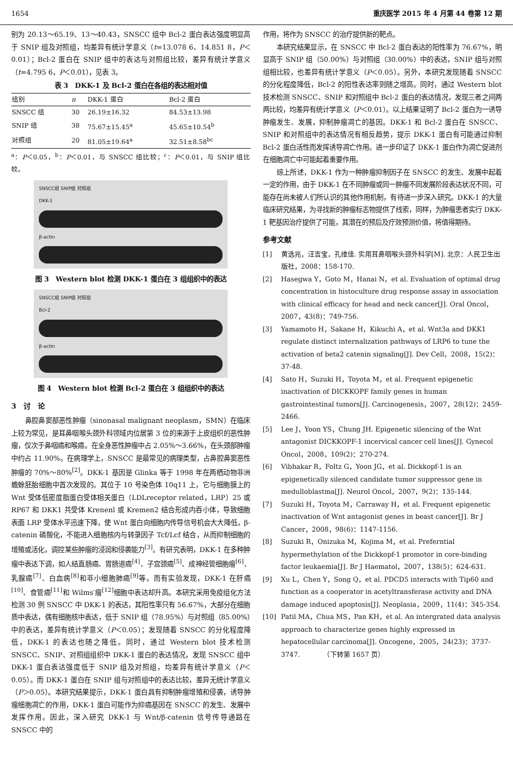1654 重庆医学 2015 年 4 月第 44 卷第 12 期
别为 20.13～65.19、13～40.43，SNSCC 组中 Bcl-2 蛋白表达强度明显高于 SNIP 组及对照组，均差异有统计学意义（t=13.078 6、14.851 8，P＜0.01）；Bcl-2 蛋白在 SNIP 组中的表达与对照组比较，差异有统计学意义（t=4.795 6，P＜0.01），见表 3。
表 3　DKK-1 及 Bcl-2 蛋白在各组的表达相对值
| 组别 | n | DKK-1 蛋白 | Bcl-2 蛋白 |
| --- | --- | --- | --- |
| SNSCC 组 | 30 | 26.19±16.32 | 84.53±13.98 |
| SNIP 组 | 38 | 75.67±15.45<sup>a</sup> | 45.65±10.54<sup>b</sup> |
| 对照组 | 20 | 81.05±19.64<sup>a</sup> | 32.51±8.58<sup>bc</sup> |
<sup>a</sup>：P＜0.05，<sup>b</sup>：P＜0.01，与 SNSCC 组比较；<sup>c</sup>：P＜0.01，与 SNIP 组比较。
SNSCC组 SNIP组 对照组
DKK-1
β-actin
图 3　Western blot 检测 DKK-1 蛋白在 3 组组织中的表达
SNSCC组 SNIP组 对照组
Bcl-2
β-actin
图 4　Western blot 检测 Bcl-2 蛋白在 3 组组织中的表达
3　讨　论
鼻腔鼻窦部恶性肿瘤（sinonasal malignant neoplasm，SMN）在临床上较为常见，是耳鼻咽喉头颈外科领域内位居第 3 位的来源于上皮组织的恶性肿瘤，仅次于鼻咽癌和喉癌。在全身恶性肿瘤中占 2.05%～3.66%，在头颈部肿瘤中约占 11.90%。在病理学上，SNSCC 是最常见的病理类型，占鼻腔鼻窦恶性肿瘤的 70%～80%<sup>[2]</sup>。DKK-1 基因是 Glinka 等于 1998 年在两栖动物非洲蟾蜍胚胎细胞中首次发现的。其位于 10 号染色体 10q11 上，它与细胞膜上的 Wnt 受体低密度脂蛋白受体相关蛋白（LDLreceptor related，LRP）25 或 RP67 和 DKK1 共受体 Krenenl 或 Kremen2 结合形成内吞小体，导致细胞表面 LRP 受体水平迅速下降，使 Wnt 蛋白向细胞内传导信号机会大大降低，β-catenin 磷酸化，不能进入细胞核内与转录因子 Tcf/Lcf 结合，从而抑制细胞的增殖或活化，调控某些肿瘤的浸润和侵袭能力<sup>[3]</sup>。有研究表明，DKK-1 在多种肿瘤中表达下调，如人结直肠癌、胃肠道癌<sup>[4]</sup>、子宫颈癌<sup>[5]</sup>、成神经管细胞瘤<sup>[6]</sup>、乳腺癌<sup>[7]</sup>、白血病<sup>[8]</sup>和非小细胞肺癌<sup>[9]</sup>等。而有实验发现，DKK-1 在肝癌<sup>[10]</sup>、食管癌<sup>[11]</sup>和 Wilms′瘤<sup>[12]</sup>细胞中表达却升高。本研究采用免疫组化方法检测 30 例 SNSCC 中 DKK-1 的表达，其阳性率只有 56.67%，大部分在细胞质中表达，偶有细胞核中表达，低于 SNIP 组（78.95%）与对照组（85.00%）中的表达，差异有统计学意义（P＜0.05）；发现随着 SNSCC 的分化程度降低，DKK-1 的表达也随之降低。同时，通过 Western blot 技术检测 SNSCC、SNIP、对照组组织中 DKK-1 蛋白的表达情况，发现 SNSCC 组中 DKK-1 蛋白表达强度低于 SNIP 组及对照组，均差异有统计学意义（P＜0.05）。而 DKK-1 蛋白在 SNIP 组与对照组中的表达比较，差异无统计学意义（P＞0.05）。本研究结果提示，DKK-1 蛋白具有抑制肿瘤增殖和侵袭，诱导肿瘤细胞凋亡的作用，DKK-1 蛋白可能作为抑癌基因在 SNSCC 的发生、发展中发挥作用。因此，深入研究 DKK-1 与 Wnt/β-catenin 信号传导通路在 SNSCC 中的
作用，将作为 SNSCC 的治疗提供新的靶点。
本研究结果显示，在 SNSCC 中 Bcl-2 蛋白表达的阳性率为 76.67%，明显高于 SNIP 组（50.00%）与对照组（30.00%）中的表达，SNIP 组与对照组相比较，也差异有统计学意义（P＜0.05）。另外，本研究发现随着 SNSCC 的分化程度降低，Bcl-2 的阳性表达率则随之增高。同时，通过 Western blot 技术检测 SNSCC、SNIP 和对照组中 Bcl-2 蛋白的表达情况，发现三者之间两两比较，均差异有统计学意义（P＜0.01）。以上结果证明了 Bcl-2 蛋白为一诱导肿瘤发生、发展，抑制肿瘤凋亡的基因。DKK-1 和 Bcl-2 蛋白在 SNSCC、SNIP 和对照组中的表达情况有相反趋势，提示 DKK-1 蛋白有可能通过抑制 Bcl-2 蛋白活性而发挥诱导凋亡作用。进一步印证了 DKK-1 蛋白作为凋亡促进剂在细胞凋亡中可能起着重要作用。
综上所述，DKK-1 作为一种肿瘤抑制因子在 SNSCC 的发生、发展中起着一定的作用，由于 DKK-1 在不同肿瘤或同一肿瘤不同发展阶段表达状况不同，可能存在尚未被人们所认识的其他作用机制，有待进一步深入研究。DKK-1 的大量临床研究结果，为寻找新的肿瘤标志物提供了线索，同样，为肿瘤患者实行 DKK-1 靶基因治疗提供了可能，其潜在的预后及疗效预测价值，将值得期待。
参考文献
[1] 黄选兆，汪吉宝，孔维佳. 实用耳鼻咽喉头颈外科学[M]. 北京：人民卫生出版社，2008：158-170.
[2] Hasegwa Y，Goto M，Hanai N，et al. Evaluation of optimal drug concentration in histoculture drug response assay in association with clinical efficacy for head and neck cancer[J]. Oral Oncol，2007，43(8)：749-756.
[3] Yamamoto H，Sakane H，Kikuchi A，et al. Wnt3a and DKK1 regulate distinct internalization pathways of LRP6 to tune the activation of beta2 catenin signaling[J]. Dev Cell，2008，15(2)：37-48.
[4] Sato H，Suzuki H，Toyota M，et al. Frequent epigenetic inactivation of DICKKOPF family genes in human gastrointestinal tumors[J]. Carcinogenesis，2007，28(12)：2459-2466.
[5] Lee J，Yoon YS，Chung JH. Epigenetic silencing of the Wnt antagonist DICKKOPF-1 incervical cancer cell lines[J]. Gynecol Oncol，2008，109(2)：270-274.
[6] Vibhakar R，Foltz G，Yoon JG，et al. Dickkopf-1 is an epigenetically silenced candidate tumor suppressor gene in medulloblastma[J]. Neurol Oncol，2007，9(2)：135-144.
[7] Suzuki H，Toyota M，Carraway H，et al. Frequent epigenetic inactivation of Wnt antagonist genes in beast cancer[J]. Br J Cancer，2008，98(6)：1147-1156.
[8] Suzuki R，Onizuka M，Kojima M，et al. Preferntial hypermethylation of the Dickkopf-1 promotor in core-binding factor leukaemia[J]. Br J Haematol，2007，138(5)：624-631.
[9] Xu L，Chen Y，Song Q，et al. PDCD5 interacts with Tip60 and function as a cooperator in acetyltransferase activity and DNA damage induced apoptosis[J]. Neoplasia，2009，11(4)：345-354.
[10] Patil MA，Chua MS，Pan KH，et al. An intergrated data analysis approach to characterize genes highly expressed in hepatocellular carcinoma[J]. Oncogene，2005，24(23)：3737-3747.　　　　（下转第 1657 页）